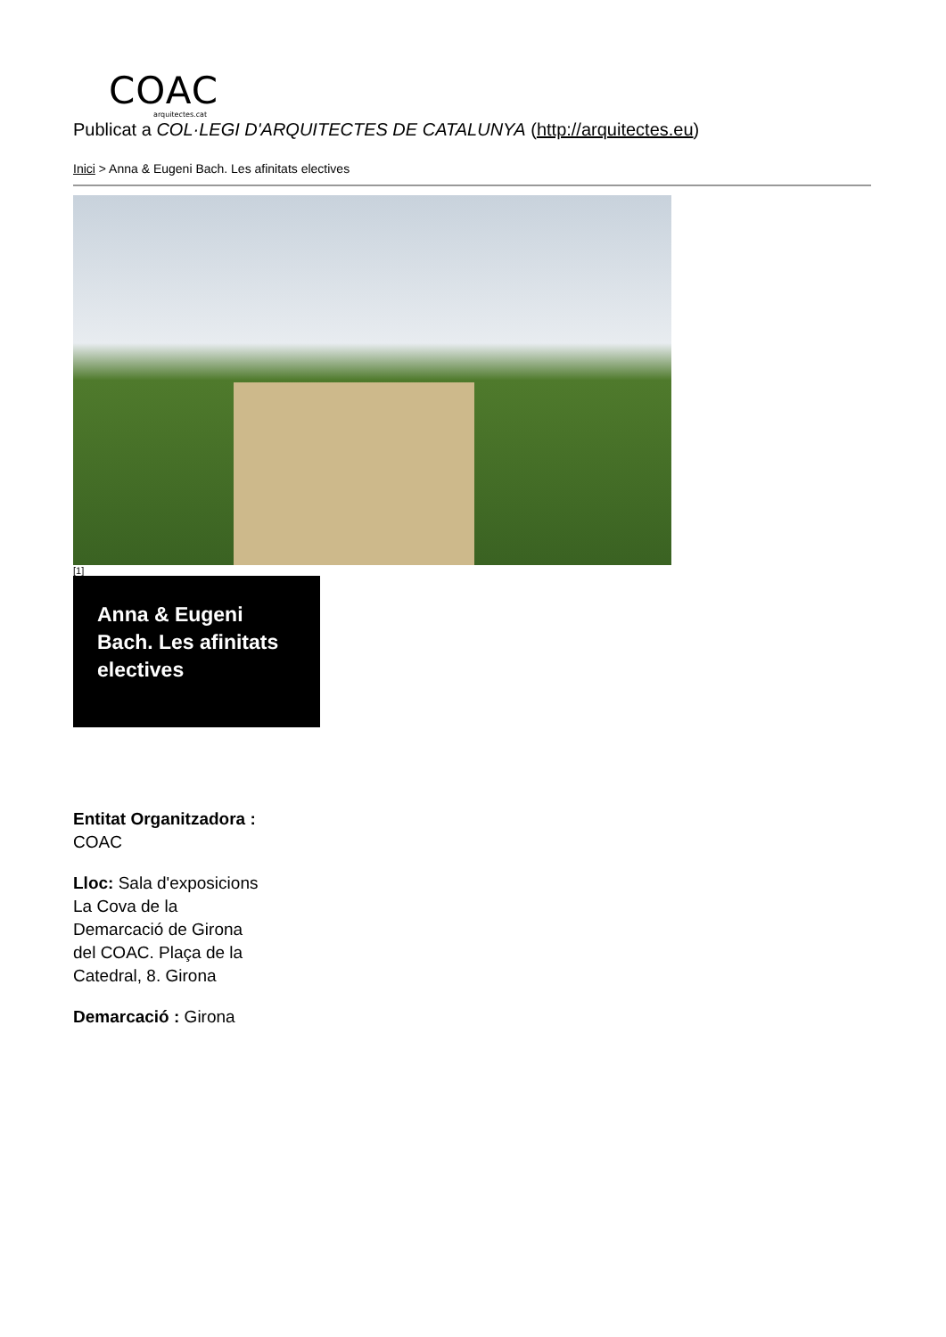COAC
arquitectes.cat
Publicat a COL·LEGI D'ARQUITECTES DE CATALUNYA (http://arquitectes.eu)
Inici > Anna & Eugeni Bach. Les afinitats electives
[1]
Anna & Eugeni Bach. Les afinitats electives
Entitat Organitzadora : COAC
Lloc: Sala d'exposicions La Cova de la Demarcació de Girona del COAC. Plaça de la Catedral, 8. Girona
Demarcació : Girona